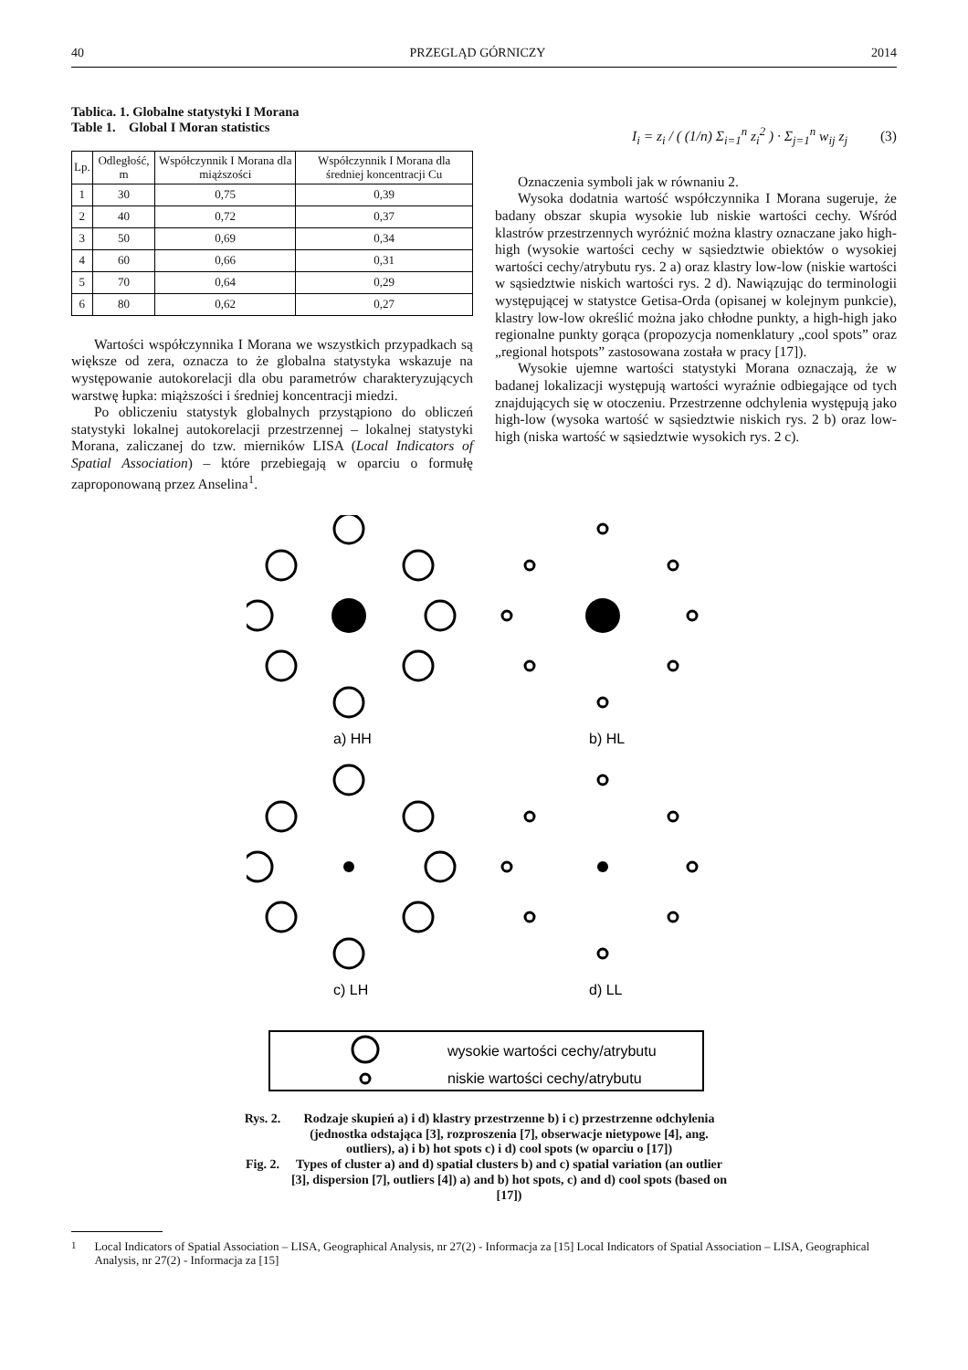40 PRZEGLĄD GÓRNICZY 2014
Tablica. 1. Globalne statystyki I Morana
Table 1. Global I Moran statistics
| Lp. | Odległość, m | Współczynnik I Morana dla miąższości | Współczynnik I Morana dla średniej koncentracji Cu |
| --- | --- | --- | --- |
| 1 | 30 | 0,75 | 0,39 |
| 2 | 40 | 0,72 | 0,37 |
| 3 | 50 | 0,69 | 0,34 |
| 4 | 60 | 0,66 | 0,31 |
| 5 | 70 | 0,64 | 0,29 |
| 6 | 80 | 0,62 | 0,27 |
Wartości współczynnika I Morana we wszystkich przypadkach są większe od zera, oznacza to że globalna statystyka wskazuje na występowanie autokorelacji dla obu parametrów charakteryzujących warstwę łupka: miąższości i średniej koncentracji miedzi.
Po obliczeniu statystyk globalnych przystąpiono do obliczeń statystyki lokalnej autokorelacji przestrzennej – lokalnej statystyki Morana, zaliczanej do tzw. mierników LISA (Local Indicators of Spatial Association) – które przebiegają w oparciu o formułę zaproponowaną przez Anselina<sup>1</sup>.
I<sub>i</sub> = z<sub>i</sub> / ( (1/n) Σ<sub>i=1</sub><sup>n</sup> z<sub>i</sub><sup>2</sup> ) · Σ<sub>j=1</sub><sup>n</sup> w<sub>ij</sub> z<sub>j</sub> (3)
Oznaczenia symboli jak w równaniu 2.
Wysoka dodatnia wartość współczynnika I Morana sugeruje, że badany obszar skupia wysokie lub niskie wartości cechy. Wśród klastrów przestrzennych wyróżnić można klastry oznaczane jako high-high (wysokie wartości cechy w sąsiedztwie obiektów o wysokiej wartości cechy/atrybutu rys. 2 a) oraz klastry low-low (niskie wartości w sąsiedztwie niskich wartości rys. 2 d). Nawiązując do terminologii występującej w statystce Getisa-Orda (opisanej w kolejnym punkcie), klastry low-low określić można jako chłodne punkty, a high-high jako regionalne punkty gorąca (propozycja nomenklatury „cool spots” oraz „regional hotspots” zastosowana została w pracy [17]).
Wysokie ujemne wartości statystyki Morana oznaczają, że w badanej lokalizacji występują wartości wyraźnie odbiegające od tych znajdujących się w otoczeniu. Przestrzenne odchylenia występują jako high-low (wysoka wartość w sąsiedztwie niskich rys. 2 b) oraz low-high (niska wartość w sąsiedztwie wysokich rys. 2 c).
a) HH
b) HL
c) LH
d) LL
wysokie wartości cechy/atrybutu
niskie wartości cechy/atrybutu
Rys. 2. Rodzaje skupień a) i d) klastry przestrzenne b) i c) przestrzenne odchylenia (jednostka odstająca [3], rozproszenia [7], obserwacje nietypowe [4], ang. outliers), a) i b) hot spots c) i d) cool spots (w oparciu o [17])
Fig. 2. Types of cluster a) and d) spatial clusters b) and c) spatial variation (an outlier [3], dispersion [7], outliers [4]) a) and b) hot spots, c) and d) cool spots (based on [17])
<sup>1</sup> Local Indicators of Spatial Association – LISA, Geographical Analysis, nr 27(2) - Informacja za [15] Local Indicators of Spatial Association – LISA, Geographical Analysis, nr 27(2) - Informacja za [15]